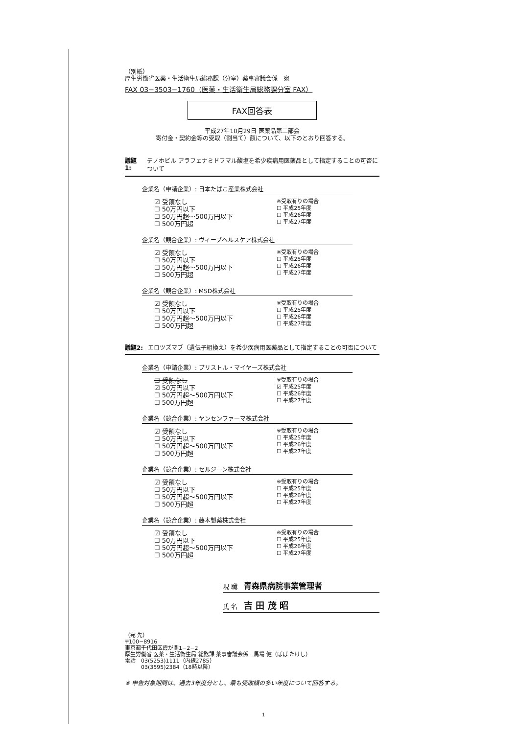（別紙）
厚生労働省医薬・生活衛生局総務課（分室）薬事審議会係　宛
FAX 03−3503−1760（医薬・生活衛生局総務課分室 FAX）
FAX回答表
平成27年10月29日 医薬品第二部会
寄付金・契約金等の受取（割当て）額について、以下のとおり回答する。
議題1: テノホビル アラフェナミドフマル酸塩を希少疾病用医薬品として指定することの可否について
企業名（申請企業）: 日本たばこ産業株式会社
☑ 受領なし
☐ 50万円以下
☐ 50万円超〜500万円以下
☐ 500万円超
※受取有りの場合
☐ 平成25年度
☐ 平成26年度
☐ 平成27年度
企業名（競合企業）: ヴィーブヘルスケア株式会社
☑ 受領なし
☐ 50万円以下
☐ 50万円超〜500万円以下
☐ 500万円超
※受取有りの場合
☐ 平成25年度
☐ 平成26年度
☐ 平成27年度
企業名（競合企業）: MSD株式会社
☑ 受領なし
☐ 50万円以下
☐ 50万円超〜500万円以下
☐ 500万円超
※受取有りの場合
☐ 平成25年度
☐ 平成26年度
☐ 平成27年度
議題2: エロツズマブ（遺伝子組換え）を希少疾病用医薬品として指定することの可否について
企業名（申請企業）: ブリストル・マイヤーズ株式会社
☐ 受領なし
☑ 50万円以下
☐ 50万円超〜500万円以下
☐ 500万円超
※受取有りの場合
☑ 平成25年度
☐ 平成26年度
☐ 平成27年度
企業名（競合企業）: ヤンセンファーマ株式会社
☑ 受領なし
☐ 50万円以下
☐ 50万円超〜500万円以下
☐ 500万円超
※受取有りの場合
☐ 平成25年度
☐ 平成26年度
☐ 平成27年度
企業名（競合企業）: セルジーン株式会社
☑ 受領なし
☐ 50万円以下
☐ 50万円超〜500万円以下
☐ 500万円超
※受取有りの場合
☐ 平成25年度
☐ 平成26年度
☐ 平成27年度
企業名（競合企業）: 藤本製薬株式会社
☑ 受領なし
☐ 50万円以下
☐ 50万円超〜500万円以下
☐ 500万円超
※受取有りの場合
☐ 平成25年度
☐ 平成26年度
☐ 平成27年度
現 職　青森県病院事業管理者
氏 名　吉 田 茂 昭
（宛 先）
〒100−8916
東京都千代田区霞が関1−2−2
厚生労働省 医薬・生活衛生局 総務課 薬事審議会係　馬場 健（ばば たけし）
電話　03(5253)1111（内線2785）
　　　03(3595)2384（18時以降）
※ 申告対象期間は、過去3年度分とし、最も受取額の多い年度について回答する。
1